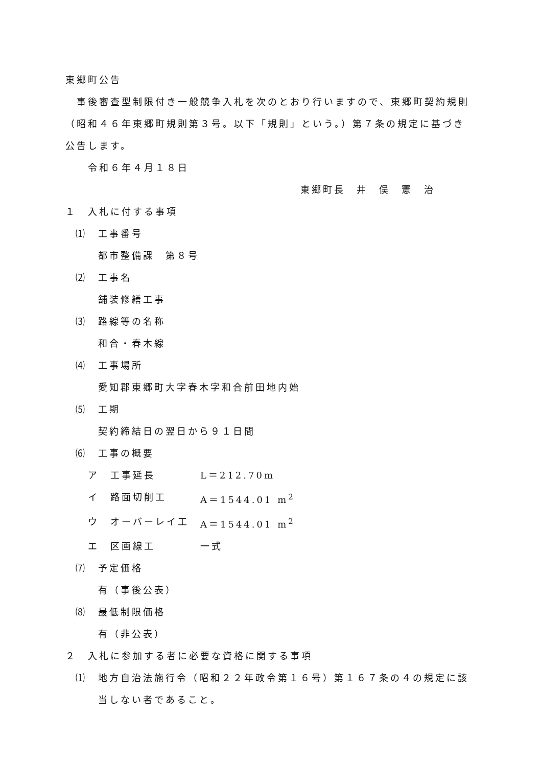東郷町公告
事後審査型制限付き一般競争入札を次のとおり行いますので、東郷町契約規則（昭和４６年東郷町規則第３号。以下「規則」という。）第７条の規定に基づき公告します。
令和６年４月１８日
東郷町長　井　俣　憲　治
１　入札に付する事項
⑴　工事番号
都市整備課　第８号
⑵　工事名
舗装修繕工事
⑶　路線等の名称
和合・春木線
⑷　工事場所
愛知郡東郷町大字春木字和合前田地内始
⑸　工期
契約締結日の翌日から９１日間
⑹　工事の概要
ア　工事延長 L＝212.70m
イ　路面切削工 A＝1544.01 m<sup>2</sup>
ウ　オーバーレイ工 A＝1544.01 m<sup>2</sup>
エ　区画線工 一式
⑺　予定価格
有（事後公表）
⑻　最低制限価格
有（非公表）
２　入札に参加する者に必要な資格に関する事項
⑴　地方自治法施行令（昭和２２年政令第１６号）第１６７条の４の規定に該当しない者であること。